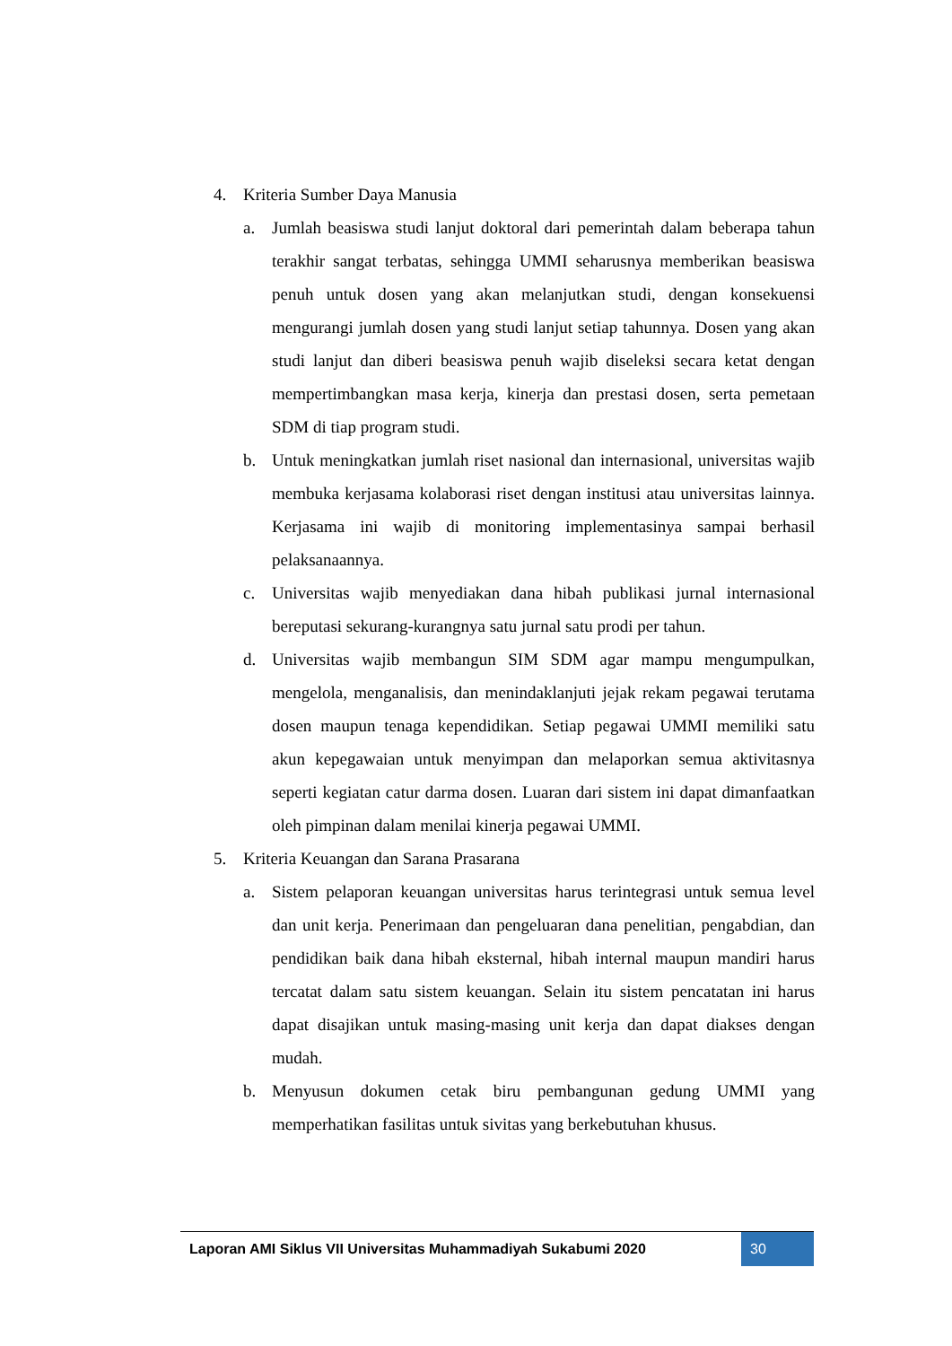4. Kriteria Sumber Daya Manusia
a. Jumlah beasiswa studi lanjut doktoral dari pemerintah dalam beberapa tahun terakhir sangat terbatas, sehingga UMMI seharusnya memberikan beasiswa penuh untuk dosen yang akan melanjutkan studi, dengan konsekuensi mengurangi jumlah dosen yang studi lanjut setiap tahunnya. Dosen yang akan studi lanjut dan diberi beasiswa penuh wajib diseleksi secara ketat dengan mempertimbangkan masa kerja, kinerja dan prestasi dosen, serta pemetaan SDM di tiap program studi.
b. Untuk meningkatkan jumlah riset nasional dan internasional, universitas wajib membuka kerjasama kolaborasi riset dengan institusi atau universitas lainnya. Kerjasama ini wajib di monitoring implementasinya sampai berhasil pelaksanaannya.
c. Universitas wajib menyediakan dana hibah publikasi jurnal internasional bereputasi sekurang-kurangnya satu jurnal satu prodi per tahun.
d. Universitas wajib membangun SIM SDM agar mampu mengumpulkan, mengelola, menganalisis, dan menindaklanjuti jejak rekam pegawai terutama dosen maupun tenaga kependidikan. Setiap pegawai UMMI memiliki satu akun kepegawaian untuk menyimpan dan melaporkan semua aktivitasnya seperti kegiatan catur darma dosen. Luaran dari sistem ini dapat dimanfaatkan oleh pimpinan dalam menilai kinerja pegawai UMMI.
5. Kriteria Keuangan dan Sarana Prasarana
a. Sistem pelaporan keuangan universitas harus terintegrasi untuk semua level dan unit kerja. Penerimaan dan pengeluaran dana penelitian, pengabdian, dan pendidikan baik dana hibah eksternal, hibah internal maupun mandiri harus tercatat dalam satu sistem keuangan. Selain itu sistem pencatatan ini harus dapat disajikan untuk masing-masing unit kerja dan dapat diakses dengan mudah.
b. Menyusun dokumen cetak biru pembangunan gedung UMMI yang memperhatikan fasilitas untuk sivitas yang berkebutuhan khusus.
Laporan AMI Siklus VII Universitas Muhammadiyah Sukabumi 2020
30